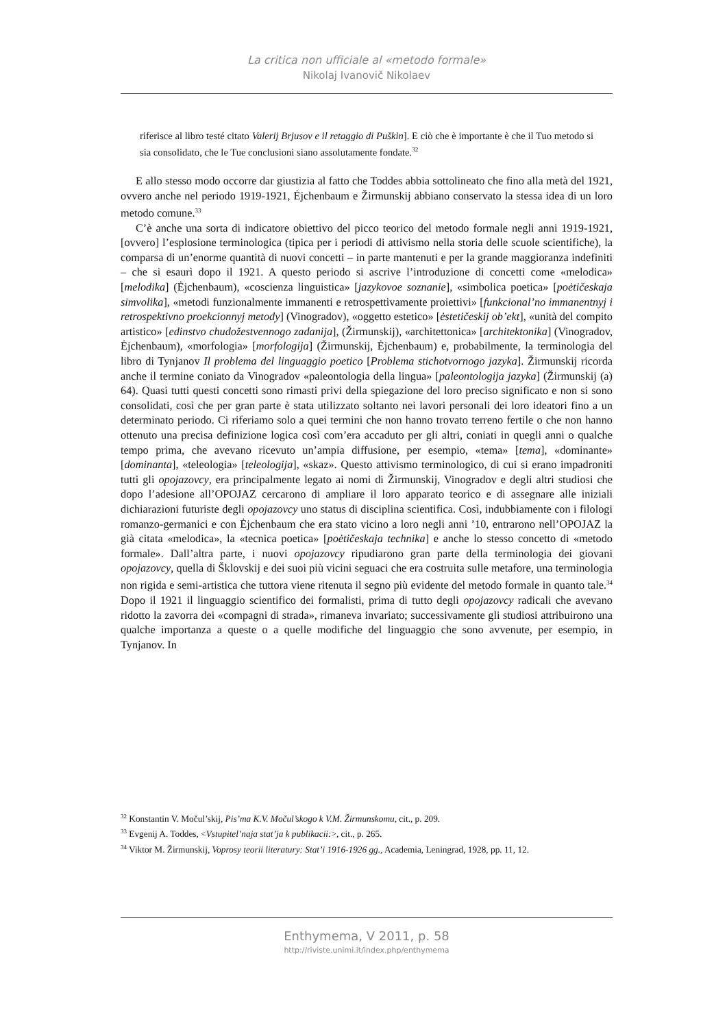La critica non ufficiale al «metodo formale»
Nikolaj Ivanovič Nikolaev
riferisce al libro testé citato Valerij Brjusov e il retaggio di Puškin]. E ciò che è importante è che il Tuo metodo si sia consolidato, che le Tue conclusioni siano assolutamente fondate.<sup>32</sup>
E allo stesso modo occorre dar giustizia al fatto che Toddes abbia sottolineato che fino alla metà del 1921, ovvero anche nel periodo 1919-1921, Ėjchenbaum e Žirmunskij abbiano conservato la stessa idea di un loro metodo comune.<sup>33</sup>
C’è anche una sorta di indicatore obiettivo del picco teorico del metodo formale negli anni 1919-1921, [ovvero] l’esplosione terminologica (tipica per i periodi di attivismo nella storia delle scuole scientifiche), la comparsa di un’enorme quantità di nuovi concetti – in parte mantenuti e per la grande maggioranza indefiniti – che si esaurì dopo il 1921. A questo periodo si ascrive l’introduzione di concetti come «melodica» [melodika] (Ėjchenbaum), «coscienza linguistica» [jazykovoe soznanie], «simbolica poetica» [poėtičeskaja simvolika], «metodi funzionalmente immanenti e retrospettivamente proiettivi» [funkcional’no immanentnyj i retrospektivno proekcionnyj metody] (Vinogradov), «oggetto estetico» [ėstetičeskij ob’ekt], «unità del compito artistico» [edinstvo chudožestvennogo zadanija], (Žirmunskij), «architettonica» [architektonika] (Vinogradov, Ėjchenbaum), «morfologia» [morfologija] (Žirmunskij, Ėjchenbaum) e, probabilmente, la terminologia del libro di Tynjanov Il problema del linguaggio poetico [Problema stichotvornogo jazyka]. Žirmunskij ricorda anche il termine coniato da Vinogradov «paleontologia della lingua» [paleontologija jazyka] (Žirmunskij (a) 64). Quasi tutti questi concetti sono rimasti privi della spiegazione del loro preciso significato e non si sono consolidati, così che per gran parte è stata utilizzato soltanto nei lavori personali dei loro ideatori fino a un determinato periodo. Ci riferiamo solo a quei termini che non hanno trovato terreno fertile o che non hanno ottenuto una precisa definizione logica così com’era accaduto per gli altri, coniati in quegli anni o qualche tempo prima, che avevano ricevuto un’ampia diffusione, per esempio, «tema» [tema], «dominante» [dominanta], «teleologia» [teleologija], «skaz». Questo attivismo terminologico, di cui si erano impadroniti tutti gli opojazovcy, era principalmente legato ai nomi di Žirmunskij, Vinogradov e degli altri studiosi che dopo l’adesione all’OPOJAZ cercarono di ampliare il loro apparato teorico e di assegnare alle iniziali dichiarazioni futuriste degli opojazovcy uno status di disciplina scientifica. Così, indubbiamente con i filologi romanzo-germanici e con Ėjchenbaum che era stato vicino a loro negli anni ’10, entrarono nell’OPOJAZ la già citata «melodica», la «tecnica poetica» [poėtičeskaja technika] e anche lo stesso concetto di «metodo formale». Dall’altra parte, i nuovi opojazovcy ripudiarono gran parte della terminologia dei giovani opojazovcy, quella di Šklovskij e dei suoi più vicini seguaci che era costruita sulle metafore, una terminologia non rigida e semi-artistica che tuttora viene ritenuta il segno più evidente del metodo formale in quanto tale.<sup>34</sup> Dopo il 1921 il linguaggio scientifico dei formalisti, prima di tutto degli opojazovcy radicali che avevano ridotto la zavorra dei «compagni di strada», rimaneva invariato; successivamente gli studiosi attribuirono una qualche importanza a queste o a quelle modifiche del linguaggio che sono avvenute, per esempio, in Tynjanov. In
<sup>32</sup> Konstantin V. Močul’skij, Pis’ma K.V. Močul’skogo k V.M. Žirmunskomu, cit., p. 209.
<sup>33</sup> Evgenij A. Toddes, <Vstupitel’naja stat’ja k publikacii:>, cit., p. 265.
<sup>34</sup> Viktor M. Žirmunskij, Voprosy teorii literatury: Stat’i 1916-1926 gg., Academia, Leningrad, 1928, pp. 11, 12.
Enthymema, V 2011, p. 58
http://riviste.unimi.it/index.php/enthymema